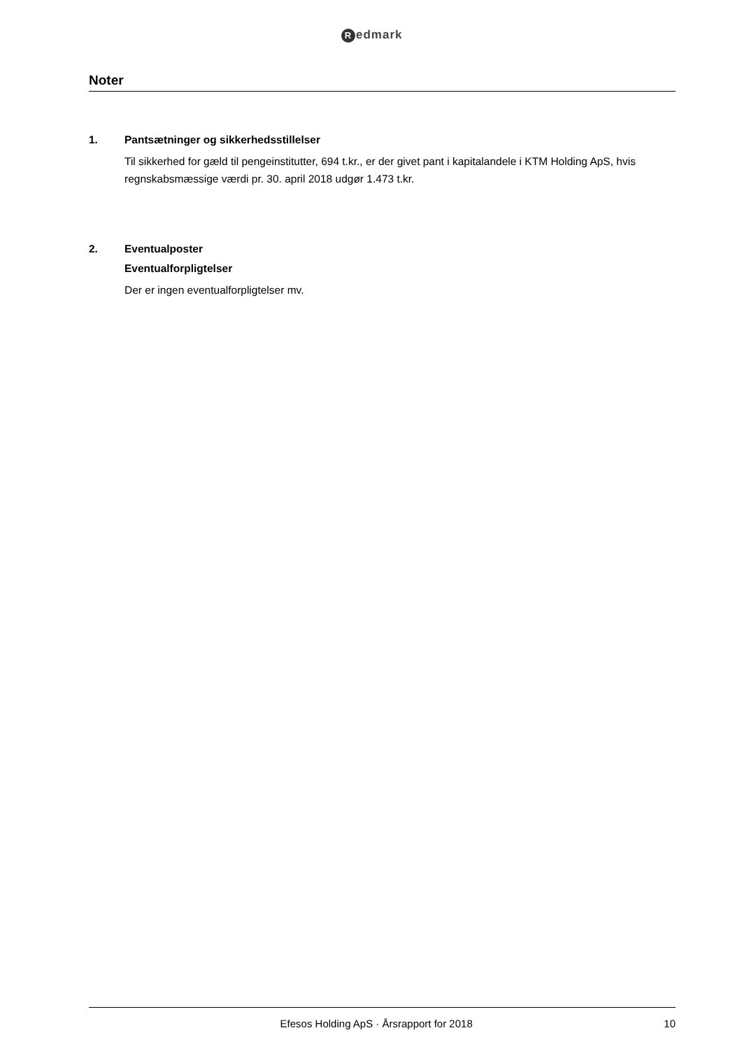Redmark
Noter
1. Pantsætninger og sikkerhedsstillelser
Til sikkerhed for gæld til pengeinstitutter, 694 t.kr., er der givet pant i kapitalandele i KTM Holding ApS, hvis regnskabsmæssige værdi pr. 30. april 2018 udgør 1.473 t.kr.
2. Eventualposter
Eventualforpligtelser
Der er ingen eventualforpligtelser mv.
Efesos Holding ApS · Årsrapport for 2018
10